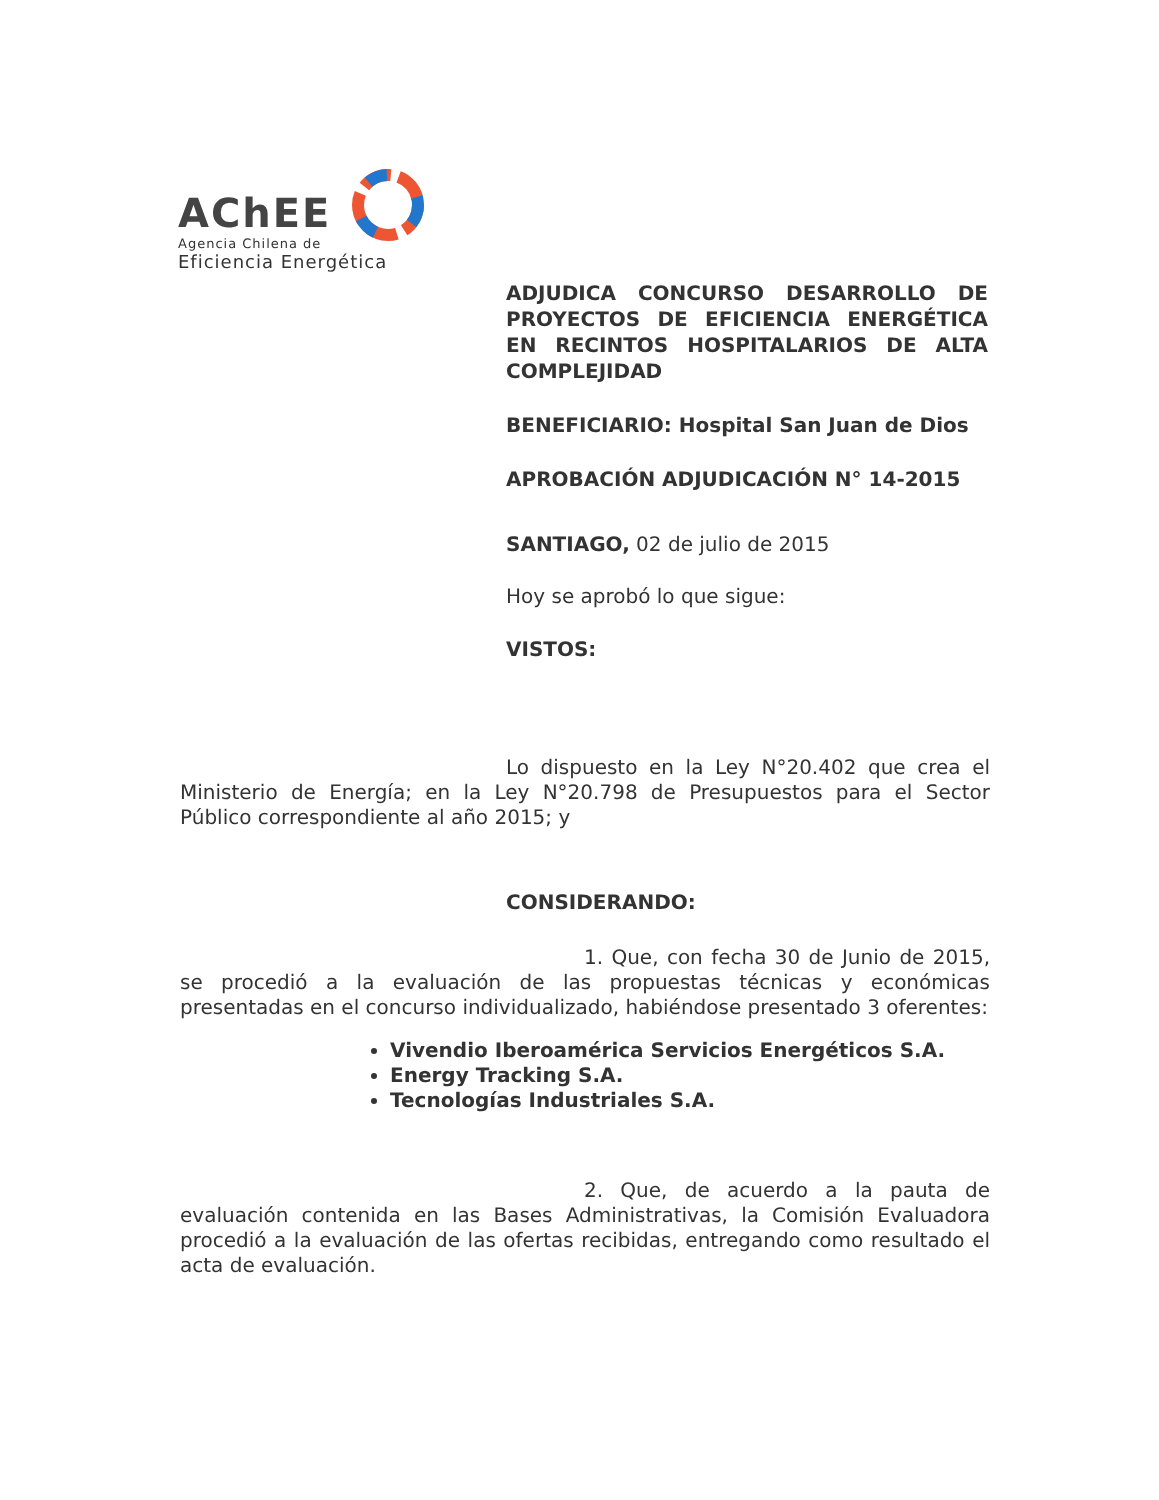AChEE
Agencia Chilena de
Eficiencia Energética
ADJUDICA CONCURSO DESARROLLO DE PROYECTOS DE EFICIENCIA ENERGÉTICA EN RECINTOS HOSPITALARIOS DE ALTA COMPLEJIDAD
BENEFICIARIO: Hospital San Juan de Dios
APROBACIÓN ADJUDICACIÓN N° 14-2015
SANTIAGO, 02 de julio de 2015
Hoy se aprobó lo que sigue:
VISTOS:
Lo dispuesto en la Ley N°20.402 que crea el Ministerio de Energía; en la Ley N°20.798 de Presupuestos para el Sector Público correspondiente al año 2015; y
CONSIDERANDO:
1. Que, con fecha 30 de Junio de 2015, se procedió a la evaluación de las propuestas técnicas y económicas presentadas en el concurso individualizado, habiéndose presentado 3 oferentes:
Vivendio Iberoamérica Servicios Energéticos S.A.
Energy Tracking S.A.
Tecnologías Industriales S.A.
2. Que, de acuerdo a la pauta de evaluación contenida en las Bases Administrativas, la Comisión Evaluadora procedió a la evaluación de las ofertas recibidas, entregando como resultado el acta de evaluación.